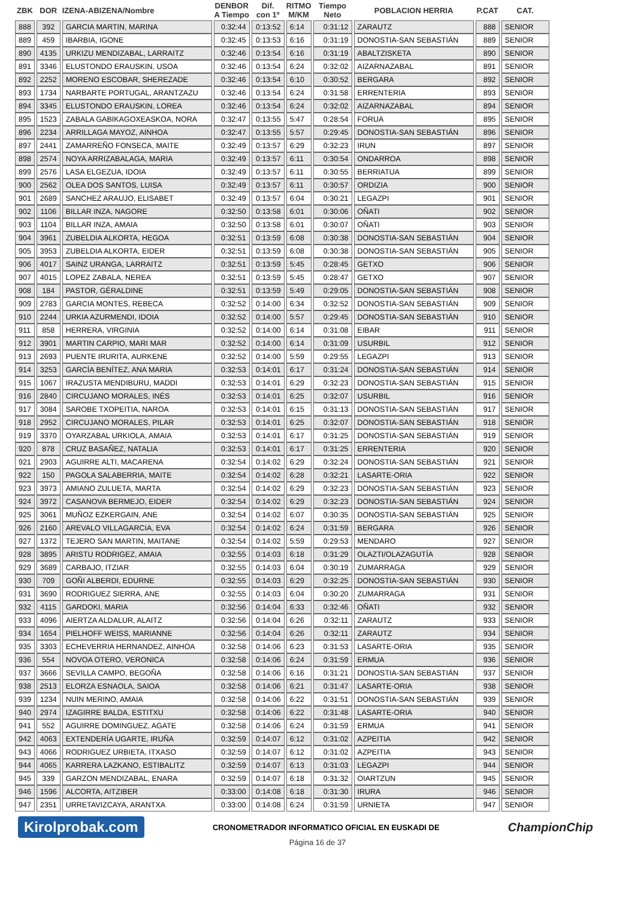| ZBK | DOR | IZENA-ABIZENA/Nombre | DENBOR A Tiempo | Dif. con 1º | RITMO M/KM | Tiempo Neto | POBLACION HERRIA | P.CAT | CAT. |
| --- | --- | --- | --- | --- | --- | --- | --- | --- | --- |
| 888 | 392 | GARCIA MARTIN, MARINA | 0:32:44 | 0:13:52 | 6:14 | 0:31:12 | ZARAUTZ | 888 | SENIOR |
| 889 | 459 | IBARBIA, IGONE | 0:32:45 | 0:13:53 | 6:16 | 0:31:19 | DONOSTIA-SAN SEBASTIÁN | 889 | SENIOR |
| 890 | 4135 | URKIZU MENDIZABAL, LARRAITZ | 0:32:46 | 0:13:54 | 6:16 | 0:31:19 | ABALTZISKETA | 890 | SENIOR |
| 891 | 3346 | ELUSTONDO ERAUSKIN, USOA | 0:32:46 | 0:13:54 | 6:24 | 0:32:02 | AIZARNAZABAL | 891 | SENIOR |
| 892 | 2252 | MORENO ESCOBAR, SHEREZADE | 0:32:46 | 0:13:54 | 6:10 | 0:30:52 | BERGARA | 892 | SENIOR |
| 893 | 1734 | NARBARTE PORTUGAL, ARANTZAZU | 0:32:46 | 0:13:54 | 6:24 | 0:31:58 | ERRENTERIA | 893 | SENIOR |
| 894 | 3345 | ELUSTONDO ERAUSKIN, LOREA | 0:32:46 | 0:13:54 | 6:24 | 0:32:02 | AIZARNAZABAL | 894 | SENIOR |
| 895 | 1523 | ZABALA GABIKAGOXEASKOA, NORA | 0:32:47 | 0:13:55 | 5:47 | 0:28:54 | FORUA | 895 | SENIOR |
| 896 | 2234 | ARRILLAGA MAYOZ, AINHOA | 0:32:47 | 0:13:55 | 5:57 | 0:29:45 | DONOSTIA-SAN SEBASTIÁN | 896 | SENIOR |
| 897 | 2441 | ZAMARREÑO FONSECA, MAITE | 0:32:49 | 0:13:57 | 6:29 | 0:32:23 | IRUN | 897 | SENIOR |
| 898 | 2574 | NOYA ARRIZABALAGA, MARIA | 0:32:49 | 0:13:57 | 6:11 | 0:30:54 | ONDARROA | 898 | SENIOR |
| 899 | 2576 | LASA ELGEZUA, IDOIA | 0:32:49 | 0:13:57 | 6:11 | 0:30:55 | BERRIATUA | 899 | SENIOR |
| 900 | 2562 | OLEA DOS SANTOS, LUISA | 0:32:49 | 0:13:57 | 6:11 | 0:30:57 | ORDIZIA | 900 | SENIOR |
| 901 | 2689 | SANCHEZ ARAUJO, ELISABET | 0:32:49 | 0:13:57 | 6:04 | 0:30:21 | LEGAZPI | 901 | SENIOR |
| 902 | 1106 | BILLAR INZA, NAGORE | 0:32:50 | 0:13:58 | 6:01 | 0:30:06 | OÑATI | 902 | SENIOR |
| 903 | 1104 | BILLAR INZA, AMAIA | 0:32:50 | 0:13:58 | 6:01 | 0:30:07 | OÑATI | 903 | SENIOR |
| 904 | 3961 | ZUBELDIA ALKORTA, HEGOA | 0:32:51 | 0:13:59 | 6:08 | 0:30:38 | DONOSTIA-SAN SEBASTIÁN | 904 | SENIOR |
| 905 | 3953 | ZUBELDIA ALKORTA, EIDER | 0:32:51 | 0:13:59 | 6:08 | 0:30:38 | DONOSTIA-SAN SEBASTIÁN | 905 | SENIOR |
| 906 | 4017 | SAINZ URANGA, LARRAITZ | 0:32:51 | 0:13:59 | 5:45 | 0:28:45 | GETXO | 906 | SENIOR |
| 907 | 4015 | LOPEZ ZABALA, NEREA | 0:32:51 | 0:13:59 | 5:45 | 0:28:47 | GETXO | 907 | SENIOR |
| 908 | 184 | PASTOR, GÉRALDINE | 0:32:51 | 0:13:59 | 5:49 | 0:29:05 | DONOSTIA-SAN SEBASTIÁN | 908 | SENIOR |
| 909 | 2783 | GARCIA MONTES, REBECA | 0:32:52 | 0:14:00 | 6:34 | 0:32:52 | DONOSTIA-SAN SEBASTIÁN | 909 | SENIOR |
| 910 | 2244 | URKIA AZURMENDI, IDOIA | 0:32:52 | 0:14:00 | 5:57 | 0:29:45 | DONOSTIA-SAN SEBASTIÁN | 910 | SENIOR |
| 911 | 858 | HERRERA, VIRGINIA | 0:32:52 | 0:14:00 | 6:14 | 0:31:08 | EIBAR | 911 | SENIOR |
| 912 | 3901 | MARTIN CARPIO, MARI MAR | 0:32:52 | 0:14:00 | 6:14 | 0:31:09 | USURBIL | 912 | SENIOR |
| 913 | 2693 | PUENTE IRURITA, AURKENE | 0:32:52 | 0:14:00 | 5:59 | 0:29:55 | LEGAZPI | 913 | SENIOR |
| 914 | 3253 | GARCÍA BENÍTEZ, ANA MARIA | 0:32:53 | 0:14:01 | 6:17 | 0:31:24 | DONOSTIA-SAN SEBASTIÁN | 914 | SENIOR |
| 915 | 1067 | IRAZUSTA MENDIBURU, MADDI | 0:32:53 | 0:14:01 | 6:29 | 0:32:23 | DONOSTIA-SAN SEBASTIÁN | 915 | SENIOR |
| 916 | 2840 | CIRCUJANO MORALES, INÉS | 0:32:53 | 0:14:01 | 6:25 | 0:32:07 | USURBIL | 916 | SENIOR |
| 917 | 3084 | SAROBE TXOPEITIA, NAROA | 0:32:53 | 0:14:01 | 6:15 | 0:31:13 | DONOSTIA-SAN SEBASTIÁN | 917 | SENIOR |
| 918 | 2952 | CIRCUJANO MORALES, PILAR | 0:32:53 | 0:14:01 | 6:25 | 0:32:07 | DONOSTIA-SAN SEBASTIÁN | 918 | SENIOR |
| 919 | 3370 | OYARZABAL URKIOLA, AMAIA | 0:32:53 | 0:14:01 | 6:17 | 0:31:25 | DONOSTIA-SAN SEBASTIÁN | 919 | SENIOR |
| 920 | 878 | CRUZ BASAÑEZ, NATALIA | 0:32:53 | 0:14:01 | 6:17 | 0:31:25 | ERRENTERIA | 920 | SENIOR |
| 921 | 2903 | AGUIRRE ALTI, MACARENA | 0:32:54 | 0:14:02 | 6:29 | 0:32:24 | DONOSTIA-SAN SEBASTIÁN | 921 | SENIOR |
| 922 | 150 | PAGOLA SALABERRIA, MAITE | 0:32:54 | 0:14:02 | 6:28 | 0:32:21 | LASARTE-ORIA | 922 | SENIOR |
| 923 | 3973 | AMIANO ZULUETA, MARTA | 0:32:54 | 0:14:02 | 6:29 | 0:32:23 | DONOSTIA-SAN SEBASTIÁN | 923 | SENIOR |
| 924 | 3972 | CASANOVA BERMEJO, EIDER | 0:32:54 | 0:14:02 | 6:29 | 0:32:23 | DONOSTIA-SAN SEBASTIÁN | 924 | SENIOR |
| 925 | 3061 | MUÑOZ EZKERGAIN, ANE | 0:32:54 | 0:14:02 | 6:07 | 0:30:35 | DONOSTIA-SAN SEBASTIÁN | 925 | SENIOR |
| 926 | 2160 | AREVALO VILLAGARCIA, EVA | 0:32:54 | 0:14:02 | 6:24 | 0:31:59 | BERGARA | 926 | SENIOR |
| 927 | 1372 | TEJERO SAN MARTIN, MAITANE | 0:32:54 | 0:14:02 | 5:59 | 0:29:53 | MENDARO | 927 | SENIOR |
| 928 | 3895 | ARISTU RODRIGEZ, AMAIA | 0:32:55 | 0:14:03 | 6:18 | 0:31:29 | OLAZTI/OLAZAGUTÍA | 928 | SENIOR |
| 929 | 3689 | CARBAJO, ITZIAR | 0:32:55 | 0:14:03 | 6:04 | 0:30:19 | ZUMARRAGA | 929 | SENIOR |
| 930 | 709 | GOÑI ALBERDI, EDURNE | 0:32:55 | 0:14:03 | 6:29 | 0:32:25 | DONOSTIA-SAN SEBASTIÁN | 930 | SENIOR |
| 931 | 3690 | RODRIGUEZ SIERRA, ANE | 0:32:55 | 0:14:03 | 6:04 | 0:30:20 | ZUMARRAGA | 931 | SENIOR |
| 932 | 4115 | GARDOKI, MARIA | 0:32:56 | 0:14:04 | 6:33 | 0:32:46 | OÑATI | 932 | SENIOR |
| 933 | 4096 | AIERTZA ALDALUR, ALAITZ | 0:32:56 | 0:14:04 | 6:26 | 0:32:11 | ZARAUTZ | 933 | SENIOR |
| 934 | 1654 | PIELHOFF WEISS, MARIANNE | 0:32:56 | 0:14:04 | 6:26 | 0:32:11 | ZARAUTZ | 934 | SENIOR |
| 935 | 3303 | ECHEVERRIA HERNANDEZ, AINHOA | 0:32:58 | 0:14:06 | 6:23 | 0:31:53 | LASARTE-ORIA | 935 | SENIOR |
| 936 | 554 | NOVOA OTERO, VERONICA | 0:32:58 | 0:14:06 | 6:24 | 0:31:59 | ERMUA | 936 | SENIOR |
| 937 | 3666 | SEVILLA CAMPO, BEGOÑA | 0:32:58 | 0:14:06 | 6:16 | 0:31:21 | DONOSTIA-SAN SEBASTIÁN | 937 | SENIOR |
| 938 | 2513 | ELORZA ESNAOLA, SAIOA | 0:32:58 | 0:14:06 | 6:21 | 0:31:47 | LASARTE-ORIA | 938 | SENIOR |
| 939 | 1234 | NUIN MERINO, AMAIA | 0:32:58 | 0:14:06 | 6:22 | 0:31:51 | DONOSTIA-SAN SEBASTIÁN | 939 | SENIOR |
| 940 | 2974 | IZAGIRRE BALDA, ESTITXU | 0:32:58 | 0:14:06 | 6:22 | 0:31:48 | LASARTE-ORIA | 940 | SENIOR |
| 941 | 552 | AGUIRRE DOMINGUEZ, AGATE | 0:32:58 | 0:14:06 | 6:24 | 0:31:59 | ERMUA | 941 | SENIOR |
| 942 | 4063 | EXTENDERÍA UGARTE, IRUÑA | 0:32:59 | 0:14:07 | 6:12 | 0:31:02 | AZPEITIA | 942 | SENIOR |
| 943 | 4066 | RODRIGUEZ URBIETA, ITXASO | 0:32:59 | 0:14:07 | 6:12 | 0:31:02 | AZPEITIA | 943 | SENIOR |
| 944 | 4065 | KARRERA LAZKANO, ESTIBALITZ | 0:32:59 | 0:14:07 | 6:13 | 0:31:03 | LEGAZPI | 944 | SENIOR |
| 945 | 339 | GARZON MENDIZABAL, ENARA | 0:32:59 | 0:14:07 | 6:18 | 0:31:32 | OIARTZUN | 945 | SENIOR |
| 946 | 1596 | ALCORTA, AITZIBER | 0:33:00 | 0:14:08 | 6:18 | 0:31:30 | IRURA | 946 | SENIOR |
| 947 | 2351 | URRETAVIZCAYA, ARANTXA | 0:33:00 | 0:14:08 | 6:24 | 0:31:59 | URNIETA | 947 | SENIOR |
Kirolprobak.com CRONOMETRADOR INFORMATICO OFICIAL EN EUSKADI DE ChampionChip
Página 16 de 37